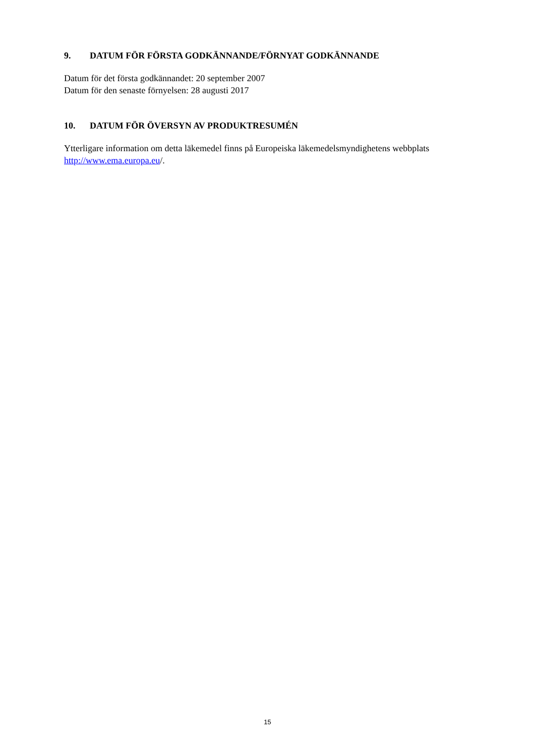9. DATUM FÖR FÖRSTA GODKÄNNANDE/FÖRNYAT GODKÄNNANDE
Datum för det första godkännandet: 20 september 2007
Datum för den senaste förnyelsen: 28 augusti 2017
10. DATUM FÖR ÖVERSYN AV PRODUKTRESUMÉN
Ytterligare information om detta läkemedel finns på Europeiska läkemedelsmyndighetens webbplats http://www.ema.europa.eu/.
15